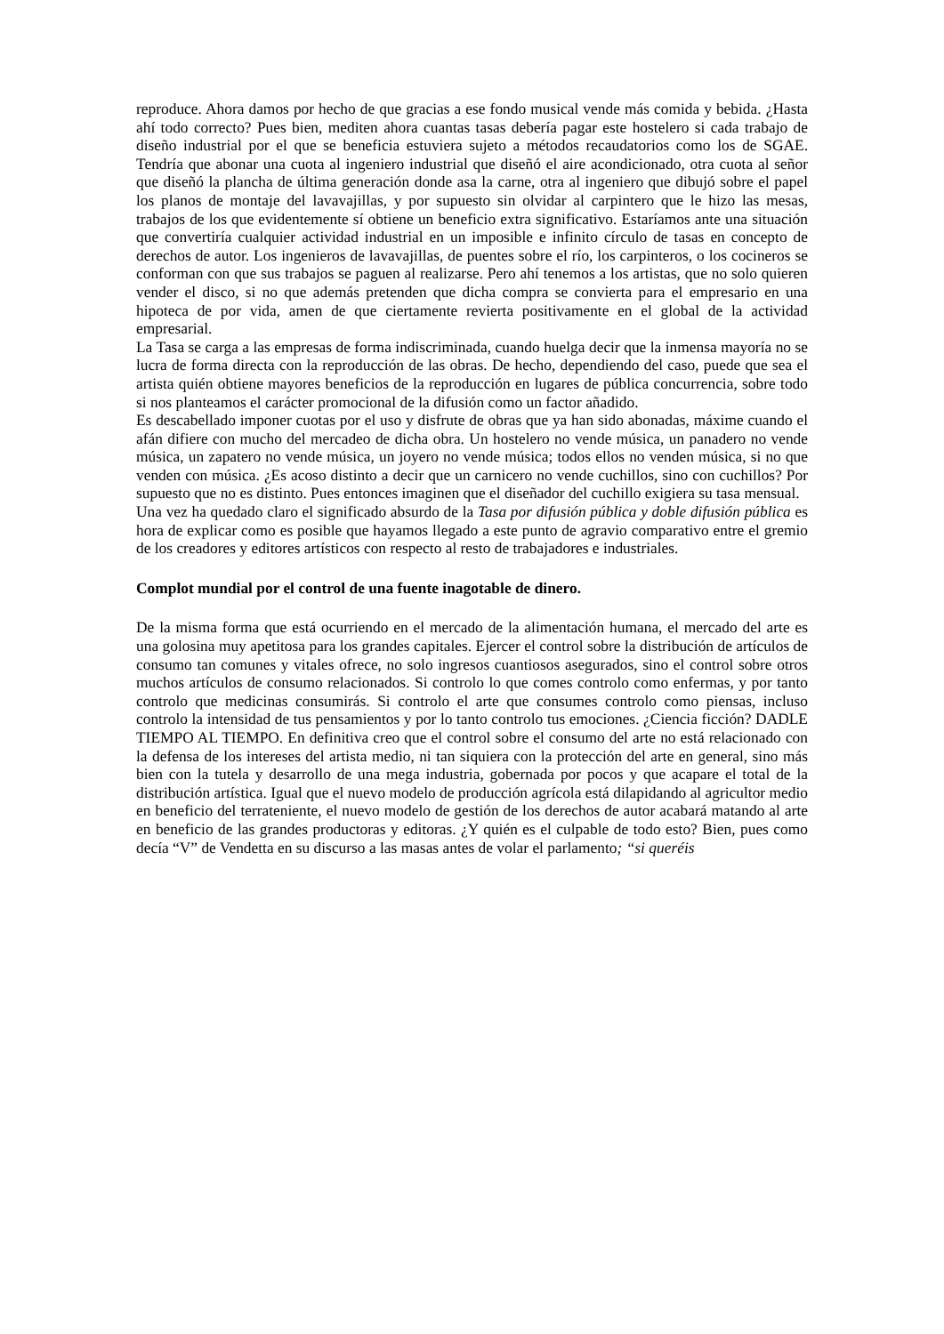reproduce. Ahora damos por hecho de que gracias a ese fondo musical vende más comida y bebida. ¿Hasta ahí todo correcto? Pues bien, mediten ahora cuantas tasas debería pagar este hostelero si cada trabajo de diseño industrial por el que se beneficia estuviera sujeto a métodos recaudatorios como los de SGAE. Tendría que abonar una cuota al ingeniero industrial que diseñó el aire acondicionado, otra cuota al señor que diseñó la plancha de última generación donde asa la carne, otra al ingeniero que dibujó sobre el papel los planos de montaje del lavavajillas, y por supuesto sin olvidar al carpintero que le hizo las mesas, trabajos de los que evidentemente sí obtiene un beneficio extra significativo. Estaríamos ante una situación que convertiría cualquier actividad industrial en un imposible e infinito círculo de tasas en concepto de derechos de autor. Los ingenieros de lavavajillas, de puentes sobre el río, los carpinteros, o los cocineros se conforman con que sus trabajos se paguen al realizarse. Pero ahí tenemos a los artistas, que no solo quieren vender el disco, si no que además pretenden que dicha compra se convierta para el empresario en una hipoteca de por vida, amen de que ciertamente revierta positivamente en el global de la actividad empresarial.
La Tasa se carga a las empresas de forma indiscriminada, cuando huelga decir que la inmensa mayoría no se lucra de forma directa con la reproducción de las obras. De hecho, dependiendo del caso, puede que sea el artista quién obtiene mayores beneficios de la reproducción en lugares de pública concurrencia, sobre todo si nos planteamos el carácter promocional de la difusión como un factor añadido.
Es descabellado imponer cuotas por el uso y disfrute de obras que ya han sido abonadas, máxime cuando el afán difiere con mucho del mercadeo de dicha obra. Un hostelero no vende música, un panadero no vende música, un zapatero no vende música, un joyero no vende música; todos ellos no venden música, si no que venden con música. ¿Es acoso distinto a decir que un carnicero no vende cuchillos, sino con cuchillos? Por supuesto que no es distinto. Pues entonces imaginen que el diseñador del cuchillo exigiera su tasa mensual.
Una vez ha quedado claro el significado absurdo de la Tasa por difusión pública y doble difusión pública es hora de explicar como es posible que hayamos llegado a este punto de agravio comparativo entre el gremio de los creadores y editores artísticos con respecto al resto de trabajadores e industriales.
Complot mundial por el control de una fuente inagotable de dinero.
De la misma forma que está ocurriendo en el mercado de la alimentación humana, el mercado del arte es una golosina muy apetitosa para los grandes capitales. Ejercer el control sobre la distribución de artículos de consumo tan comunes y vitales ofrece, no solo ingresos cuantiosos asegurados, sino el control sobre otros muchos artículos de consumo relacionados. Si controlo lo que comes controlo como enfermas, y por tanto controlo que medicinas consumirás. Si controlo el arte que consumes controlo como piensas, incluso controlo la intensidad de tus pensamientos y por lo tanto controlo tus emociones. ¿Ciencia ficción? DADLE TIEMPO AL TIEMPO. En definitiva creo que el control sobre el consumo del arte no está relacionado con la defensa de los intereses del artista medio, ni tan siquiera con la protección del arte en general, sino más bien con la tutela y desarrollo de una mega industria, gobernada por pocos y que acapare el total de la distribución artística. Igual que el nuevo modelo de producción agrícola está dilapidando al agricultor medio en beneficio del terrateniente, el nuevo modelo de gestión de los derechos de autor acabará matando al arte en beneficio de las grandes productoras y editoras. ¿Y quién es el culpable de todo esto? Bien, pues como decía “V” de Vendetta en su discurso a las masas antes de volar el parlamento; “si queréis